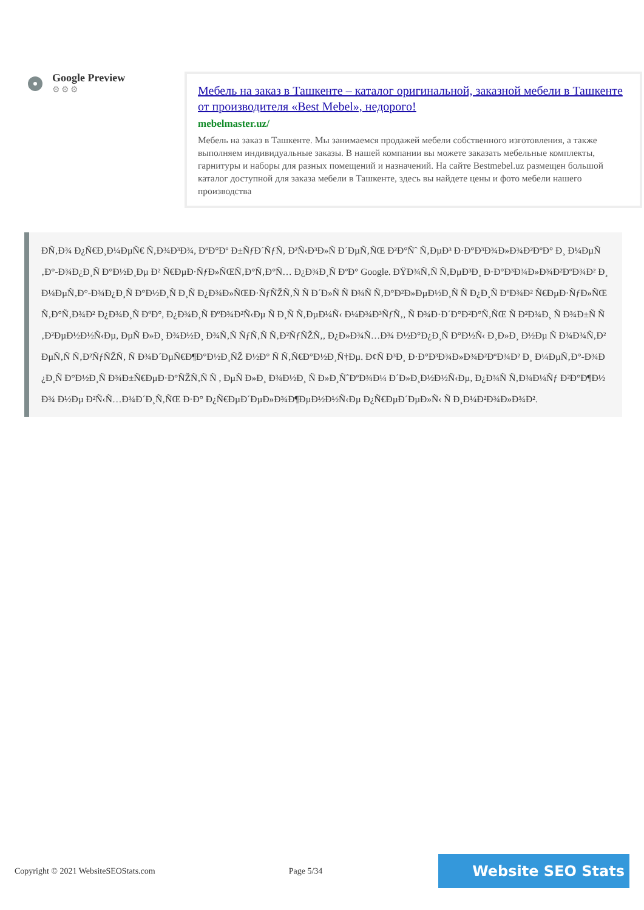Google Preview
⚙⚙⚙
Мебель на заказ в Ташкенте – каталог оригинальной, заказной мебели в Ташкенте от производителя «Best Mebel», недорого!
mebelmaster.uz/
Мебель на заказ в Ташкенте. Мы занимаемся продажей мебели собственного изготовления, а также выполняем индивидуальные заказы. В нашей компании вы можете заказать мебельные комплекты, гарнитуры и наборы для разных помещений и назначений. На сайте Bestmebel.uz размещен большой каталог доступной для заказа мебели в Ташкенте, здесь вы найдете цены и фото мебели нашего производства
ÐÑ‚Ð¾ Ð¿Ñ€Ð¸Ð¼ÐµÑ€ Ñ‚Ð¾Ð³Ð¾, ÐºÐ°Ðº Ð±ÑƒÐ´ÑƒÑ‚ Ð²Ñ‹Ð³Ð»Ñ Ð´ÐµÑ‚ÑŒ Ð²Ð°Ñˆ Ñ‚ÐµÐ³ Ð·Ð°Ð³Ð¾Ð»Ð¾Ð²ÐºÐ° Ð¸ Ð¼ÐµÑ‚Ð°-Ð¾Ð¿Ð¸Ñ Ð°Ð½Ð¸Ðµ Ð² Ñ€ÐµÐ·ÑƒÐ»ÑŒÑ‚Ð°Ñ‚Ð°Ñ… Ð¿Ð¾Ð¸Ñ ÐºÐ° Google. ÐŸÐ¾Ñ‚Ñ Ñ‚ÐµÐ³Ð¸ Ð·Ð°Ð³Ð¾Ð»Ð¾Ð²ÐºÐ¾Ð² Ð¸ Ð¼ÐµÑ‚Ð°-Ð¾Ð¿Ð¸Ñ Ð°Ð½Ð¸Ñ Ð¸Ñ Ð¿Ð¾Ð»ÑŒÐ·ÑƒÑŽÑ‚Ñ Ñ Ð´Ð»Ñ Ñ Ð¾Ñ Ñ‚Ð°Ð²Ð»ÐµÐ½Ð¸Ñ Ñ Ð¿Ð¸Ñ ÐºÐ¾Ð² Ñ€ÐµÐ·ÑƒÐ»ÑŒÑ‚Ð°Ñ‚Ð¾Ð² Ð¿Ð¾Ð¸Ñ ÐºÐ°, Ð¿Ð¾Ð¸Ñ ÐºÐ¾Ð²Ñ‹Ðµ Ñ Ð¸Ñ Ñ‚ÐµÐ¼Ñ‹ Ð¼Ð¾Ð³ÑƒÑ‚, Ñ Ð¾Ð·Ð´Ð°Ð²Ð°Ñ‚ÑŒ Ñ Ð²Ð¾Ð¸ Ñ Ð¾Ð±Ñ Ñ‚Ð²ÐµÐ½Ð½Ñ‹Ðµ, ÐµÑ Ð»Ð¸ Ð¾Ð½Ð¸ Ð¾Ñ‚Ñ ÑƒÑ‚Ñ Ñ‚Ð²ÑƒÑŽÑ‚, Ð¿Ð»Ð¾Ñ…Ð¾ Ð½Ð°Ð¿Ð¸Ñ Ð°Ð½Ñ‹ Ð¸Ð»Ð¸ Ð½Ðµ Ñ Ð¾Ð¾Ñ‚Ð²ÐµÑ‚Ñ Ñ‚Ð²ÑƒÑŽÑ‚ Ñ Ð¾Ð´ÐµÑ€Ð¶Ð°Ð½Ð¸ÑŽ Ð½Ð° Ñ Ñ‚Ñ€Ð°Ð½Ð¸Ñ†Ðµ. Ð¢Ñ Ð³Ð¸ Ð·Ð°Ð³Ð¾Ð»Ð¾Ð²ÐºÐ¾Ð² Ð¸ Ð¼ÐµÑ‚Ð°-Ð¾Ð¿Ð¸Ñ Ð°Ð½Ð¸Ñ Ð¾Ð±Ñ€ÐµÐ·Ð°ÑŽÑ‚Ñ Ñ , ÐµÑ Ð»Ð¸ Ð¾Ð½Ð¸ Ñ Ð»Ð¸ÑˆÐºÐ¾Ð¼ Ð´Ð»Ð¸Ð½Ð½Ñ‹Ðµ, Ð¿Ð¾Ñ Ñ‚Ð¾Ð¼Ñƒ Ð²Ð°Ð¶Ð½Ð¾ Ð½Ðµ Ð²Ñ‹Ñ…Ð¾Ð´Ð¸Ñ‚ÑŒ Ð·Ð° Ð¿Ñ€ÐµÐ´ÐµÐ»Ð¾Ð¶ÐµÐ½Ð½Ñ‹Ðµ Ð¿Ñ€ÐµÐ´ÐµÐ»Ñ‹ Ñ Ð¸Ð¼Ð²Ð¾Ð»Ð¾Ð².
Copyright © 2021 WebsiteSEOStats.com Page 5/34 Website SEO Stats